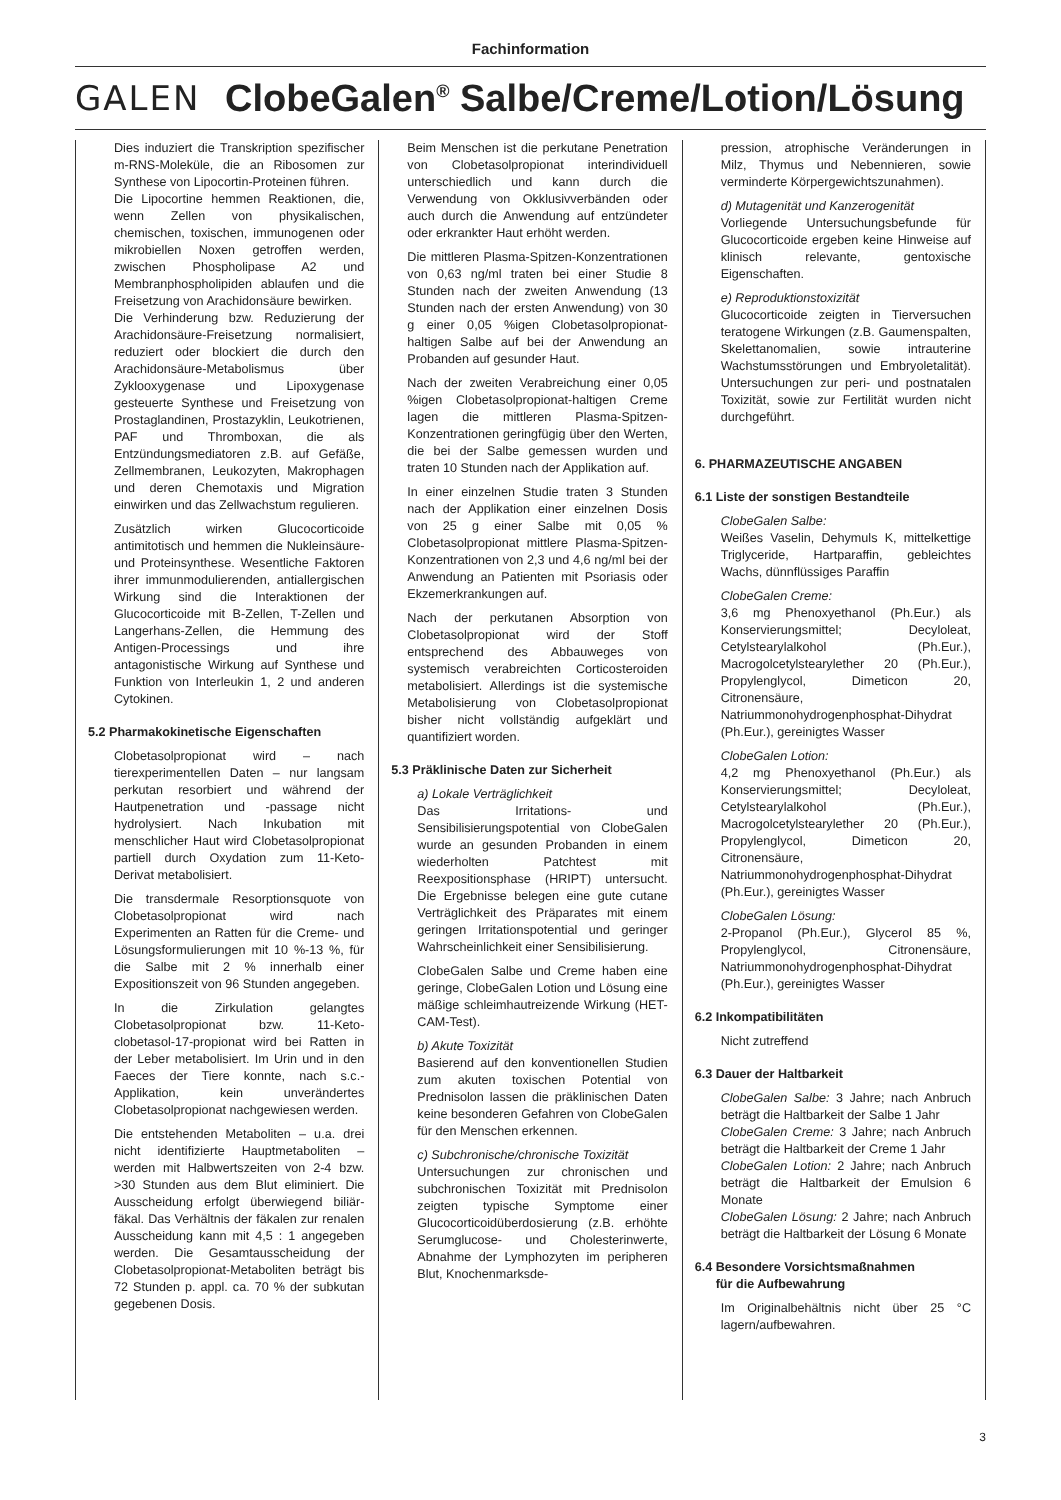Fachinformation
GALEN
ClobeGalen<sup>®</sup> Salbe/Creme/Lotion/Lösung
Dies induziert die Transkription spezifischer m-RNS-Moleküle, die an Ribosomen zur Synthese von Lipocortin-Proteinen führen.
Die Lipocortine hemmen Reaktionen, die, wenn Zellen von physikalischen, chemischen, toxischen, immunogenen oder mikrobiellen Noxen getroffen werden, zwischen Phospholipase A2 und Membranphospholipiden ablaufen und die Freisetzung von Arachidonsäure bewirken.
Die Verhinderung bzw. Reduzierung der Arachidonsäure-Freisetzung normalisiert, reduziert oder blockiert die durch den Arachidonsäure-Metabolismus über Zyklooxygenase und Lipoxygenase gesteuerte Synthese und Freisetzung von Prostaglandinen, Prostazyklin, Leukotrienen, PAF und Thromboxan, die als Entzündungsmediatoren z.B. auf Gefäße, Zellmembranen, Leukozyten, Makrophagen und deren Chemotaxis und Migration einwirken und das Zellwachstum regulieren.
Zusätzlich wirken Glucocorticoide antimitotisch und hemmen die Nukleinsäure- und Proteinsynthese. Wesentliche Faktoren ihrer immunmodulierenden, antiallergischen Wirkung sind die Interaktionen der Glucocorticoide mit B-Zellen, T-Zellen und Langerhans-Zellen, die Hemmung des Antigen-Processings und ihre antagonistische Wirkung auf Synthese und Funktion von Interleukin 1, 2 und anderen Cytokinen.
5.2 Pharmakokinetische Eigenschaften
Clobetasolpropionat wird – nach tierexperimentellen Daten – nur langsam perkutan resorbiert und während der Hautpenetration und -passage nicht hydrolysiert. Nach Inkubation mit menschlicher Haut wird Clobetasolpropionat partiell durch Oxydation zum 11-Keto-Derivat metabolisiert.
Die transdermale Resorptionsquote von Clobetasolpropionat wird nach Experimenten an Ratten für die Creme- und Lösungsformulierungen mit 10 %-13 %, für die Salbe mit 2 % innerhalb einer Expositionszeit von 96 Stunden angegeben.
In die Zirkulation gelangtes Clobetasolpropionat bzw. 11-Keto-clobetasol-17-propionat wird bei Ratten in der Leber metabolisiert. Im Urin und in den Faeces der Tiere konnte, nach s.c.-Applikation, kein unverändertes Clobetasolpropionat nachgewiesen werden.
Die entstehenden Metaboliten – u.a. drei nicht identifizierte Hauptmetaboliten – werden mit Halbwertszeiten von 2-4 bzw. >30 Stunden aus dem Blut eliminiert. Die Ausscheidung erfolgt überwiegend biliär-fäkal. Das Verhältnis der fäkalen zur renalen Ausscheidung kann mit 4,5 : 1 angegeben werden. Die Gesamtausscheidung der Clobetasolpropionat-Metaboliten beträgt bis 72 Stunden p. appl. ca. 70 % der subkutan gegebenen Dosis.
Beim Menschen ist die perkutane Penetration von Clobetasolpropionat interindividuell unterschiedlich und kann durch die Verwendung von Okklusivverbänden oder auch durch die Anwendung auf entzündeter oder erkrankter Haut erhöht werden.
Die mittleren Plasma-Spitzen-Konzentrationen von 0,63 ng/ml traten bei einer Studie 8 Stunden nach der zweiten Anwendung (13 Stunden nach der ersten Anwendung) von 30 g einer 0,05 %igen Clobetasolpropionat-haltigen Salbe auf bei der Anwendung an Probanden auf gesunder Haut.
Nach der zweiten Verabreichung einer 0,05 %igen Clobetasolpropionat-haltigen Creme lagen die mittleren Plasma-Spitzen-Konzentrationen geringfügig über den Werten, die bei der Salbe gemessen wurden und traten 10 Stunden nach der Applikation auf.
In einer einzelnen Studie traten 3 Stunden nach der Applikation einer einzelnen Dosis von 25 g einer Salbe mit 0,05 % Clobetasolpropionat mittlere Plasma-Spitzen-Konzentrationen von 2,3 und 4,6 ng/ml bei der Anwendung an Patienten mit Psoriasis oder Ekzemerkrankungen auf.
Nach der perkutanen Absorption von Clobetasolpropionat wird der Stoff entsprechend des Abbauweges von systemisch verabreichten Corticosteroiden metabolisiert. Allerdings ist die systemische Metabolisierung von Clobetasolpropionat bisher nicht vollständig aufgeklärt und quantifiziert worden.
5.3 Präklinische Daten zur Sicherheit
a) Lokale Verträglichkeit
Das Irritations- und Sensibilisierungspotential von ClobeGalen wurde an gesunden Probanden in einem wiederholten Patchtest mit Reexpositionsphase (HRIPT) untersucht. Die Ergebnisse belegen eine gute cutane Verträglichkeit des Präparates mit einem geringen Irritationspotential und geringer Wahrscheinlichkeit einer Sensibilisierung.
ClobeGalen Salbe und Creme haben eine geringe, ClobeGalen Lotion und Lösung eine mäßige schleimhautreizende Wirkung (HET-CAM-Test).
b) Akute Toxizität
Basierend auf den konventionellen Studien zum akuten toxischen Potential von Prednisolon lassen die präklinischen Daten keine besonderen Gefahren von ClobeGalen für den Menschen erkennen.
c) Subchronische/chronische Toxizität
Untersuchungen zur chronischen und subchronischen Toxizität mit Prednisolon zeigten typische Symptome einer Glucocorticoidüberdosierung (z.B. erhöhte Serumglucose- und Cholesterinwerte, Abnahme der Lymphozyten im peripheren Blut, Knochenmarksde-
pression, atrophische Veränderungen in Milz, Thymus und Nebennieren, sowie verminderte Körpergewichtszunahmen).
d) Mutagenität und Kanzerogenität
Vorliegende Untersuchungsbefunde für Glucocorticoide ergeben keine Hinweise auf klinisch relevante, gentoxische Eigenschaften.
e) Reproduktionstoxizität
Glucocorticoide zeigten in Tierversuchen teratogene Wirkungen (z.B. Gaumenspalten, Skelettanomalien, sowie intrauterine Wachstumsstörungen und Embryoletalität). Untersuchungen zur peri- und postnatalen Toxizität, sowie zur Fertilität wurden nicht durchgeführt.
6. PHARMAZEUTISCHE ANGABEN
6.1 Liste der sonstigen Bestandteile
ClobeGalen Salbe:
Weißes Vaselin, Dehymuls K, mittelkettige Triglyceride, Hartparaffin, gebleichtes Wachs, dünnflüssiges Paraffin
ClobeGalen Creme:
3,6 mg Phenoxyethanol (Ph.Eur.) als Konservierungsmittel; Decyloleat, Cetylstearylalkohol (Ph.Eur.), Macrogolcetylstearylether 20 (Ph.Eur.), Propylenglycol, Dimeticon 20, Citronensäure, Natriummonohydrogenphosphat-Dihydrat (Ph.Eur.), gereinigtes Wasser
ClobeGalen Lotion:
4,2 mg Phenoxyethanol (Ph.Eur.) als Konservierungsmittel; Decyloleat, Cetylstearylalkohol (Ph.Eur.), Macrogolcetylstearylether 20 (Ph.Eur.), Propylenglycol, Dimeticon 20, Citronensäure, Natriummonohydrogenphosphat-Dihydrat (Ph.Eur.), gereinigtes Wasser
ClobeGalen Lösung:
2-Propanol (Ph.Eur.), Glycerol 85 %, Propylenglycol, Citronensäure, Natriummonohydrogenphosphat-Dihydrat (Ph.Eur.), gereinigtes Wasser
6.2 Inkompatibilitäten
Nicht zutreffend
6.3 Dauer der Haltbarkeit
ClobeGalen Salbe: 3 Jahre; nach Anbruch beträgt die Haltbarkeit der Salbe 1 Jahr
ClobeGalen Creme: 3 Jahre; nach Anbruch beträgt die Haltbarkeit der Creme 1 Jahr
ClobeGalen Lotion: 2 Jahre; nach Anbruch beträgt die Haltbarkeit der Emulsion 6 Monate
ClobeGalen Lösung: 2 Jahre; nach Anbruch beträgt die Haltbarkeit der Lösung 6 Monate
6.4 Besondere Vorsichtsmaßnahmen
für die Aufbewahrung
Im Originalbehältnis nicht über 25 °C lagern/aufbewahren.
3